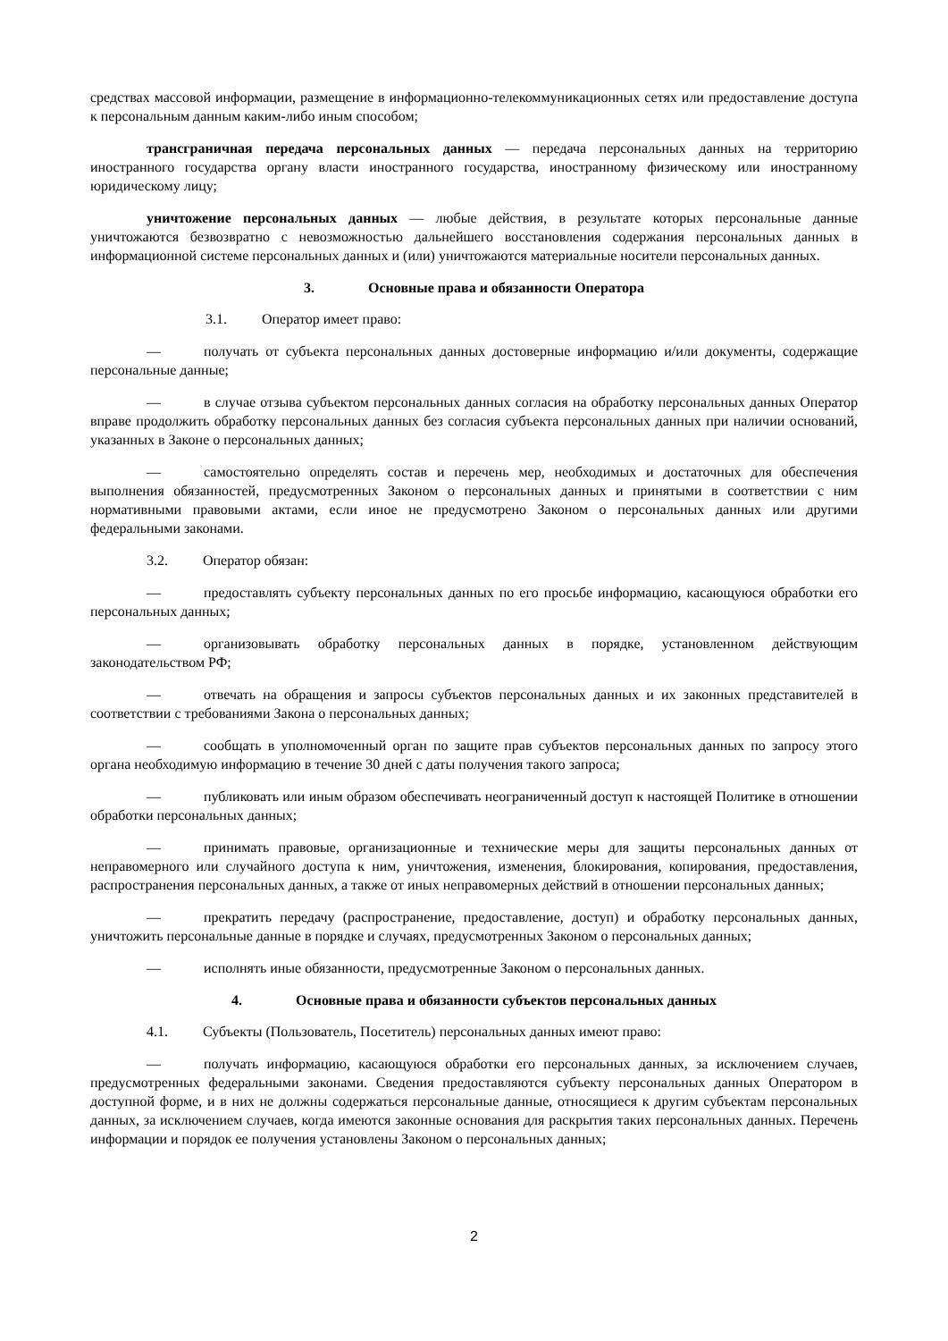средствах массовой информации, размещение в информационно-телекоммуникационных сетях или предоставление доступа к персональным данным каким-либо иным способом;
трансграничная передача персональных данных — передача персональных данных на территорию иностранного государства органу власти иностранного государства, иностранному физическому или иностранному юридическому лицу;
уничтожение персональных данных — любые действия, в результате которых персональные данные уничтожаются безвозвратно с невозможностью дальнейшего восстановления содержания персональных данных в информационной системе персональных данных и (или) уничтожаются материальные носители персональных данных.
3. Основные права и обязанности Оператора
3.1. Оператор имеет право:
— получать от субъекта персональных данных достоверные информацию и/или документы, содержащие персональные данные;
— в случае отзыва субъектом персональных данных согласия на обработку персональных данных Оператор вправе продолжить обработку персональных данных без согласия субъекта персональных данных при наличии оснований, указанных в Законе о персональных данных;
— самостоятельно определять состав и перечень мер, необходимых и достаточных для обеспечения выполнения обязанностей, предусмотренных Законом о персональных данных и принятыми в соответствии с ним нормативными правовыми актами, если иное не предусмотрено Законом о персональных данных или другими федеральными законами.
3.2. Оператор обязан:
— предоставлять субъекту персональных данных по его просьбе информацию, касающуюся обработки его персональных данных;
— организовывать обработку персональных данных в порядке, установленном действующим законодательством РФ;
— отвечать на обращения и запросы субъектов персональных данных и их законных представителей в соответствии с требованиями Закона о персональных данных;
— сообщать в уполномоченный орган по защите прав субъектов персональных данных по запросу этого органа необходимую информацию в течение 30 дней с даты получения такого запроса;
— публиковать или иным образом обеспечивать неограниченный доступ к настоящей Политике в отношении обработки персональных данных;
— принимать правовые, организационные и технические меры для защиты персональных данных от неправомерного или случайного доступа к ним, уничтожения, изменения, блокирования, копирования, предоставления, распространения персональных данных, а также от иных неправомерных действий в отношении персональных данных;
— прекратить передачу (распространение, предоставление, доступ) и обработку персональных данных, уничтожить персональные данные в порядке и случаях, предусмотренных Законом о персональных данных;
— исполнять иные обязанности, предусмотренные Законом о персональных данных.
4. Основные права и обязанности субъектов персональных данных
4.1. Субъекты (Пользователь, Посетитель) персональных данных имеют право:
— получать информацию, касающуюся обработки его персональных данных, за исключением случаев, предусмотренных федеральными законами. Сведения предоставляются субъекту персональных данных Оператором в доступной форме, и в них не должны содержаться персональные данные, относящиеся к другим субъектам персональных данных, за исключением случаев, когда имеются законные основания для раскрытия таких персональных данных. Перечень информации и порядок ее получения установлены Законом о персональных данных;
2